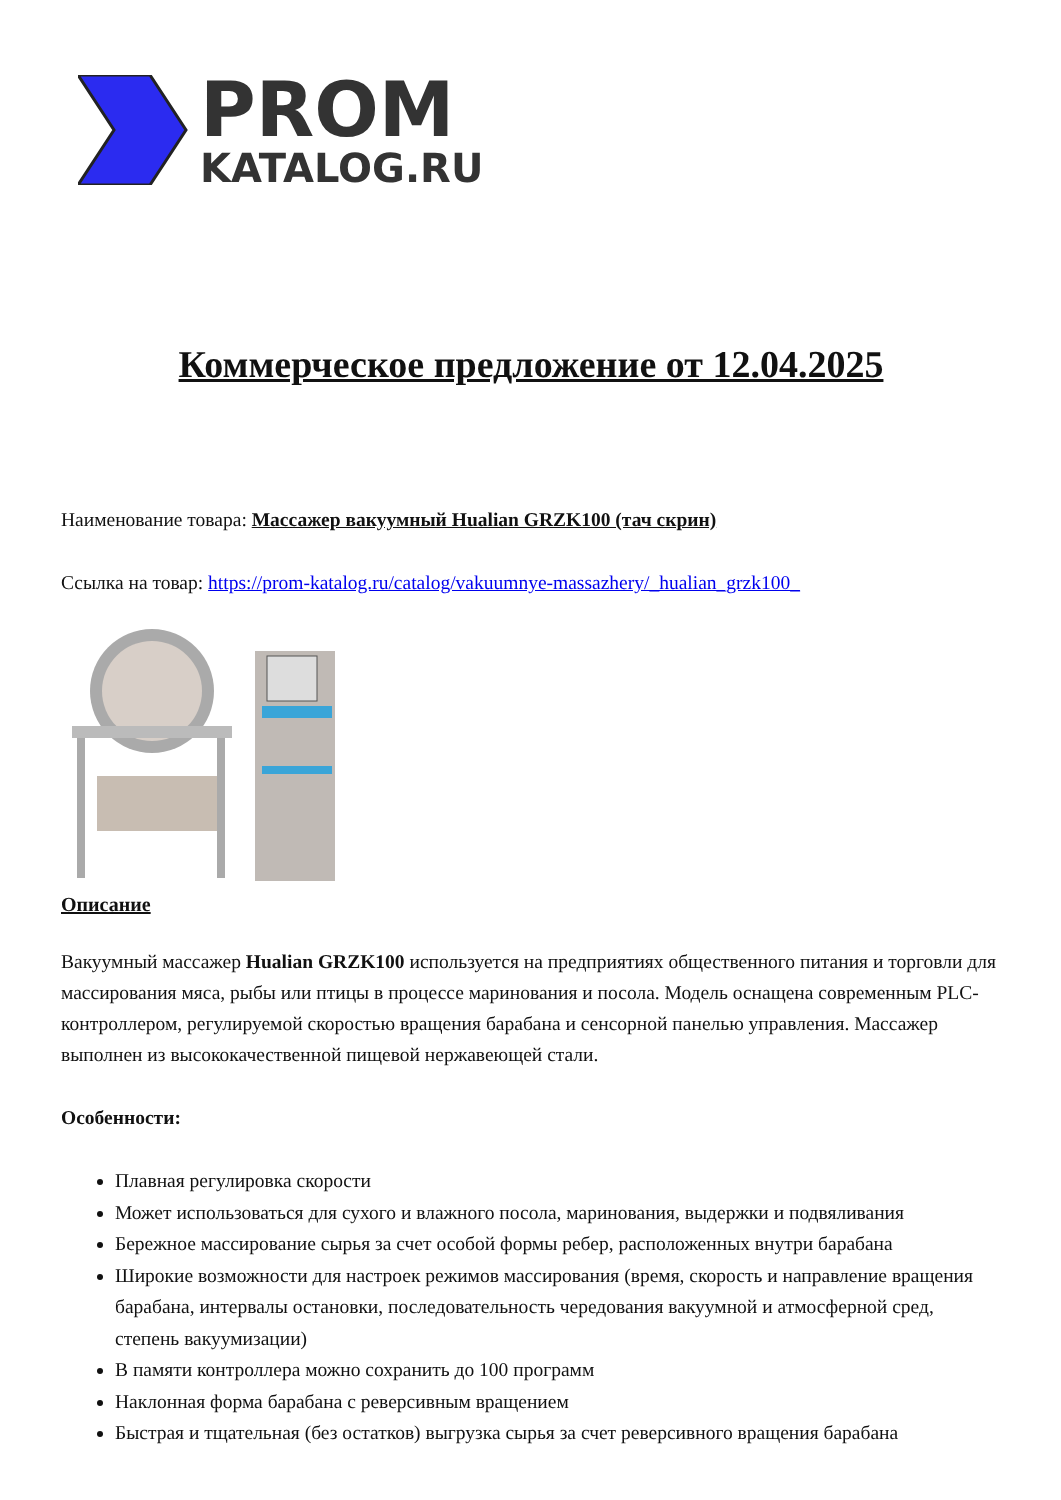PROM
KATALOG.RU
Коммерческое предложение от 12.04.2025
Наименование товара: Массажер вакуумный Hualian GRZK100 (тач скрин)
Ссылка на товар: https://prom-katalog.ru/catalog/vakuumnye-massazhery/_hualian_grzk100_
Описание
Вакуумный массажер Hualian GRZK100 используется на предприятиях общественного питания и торговли для массирования мяса, рыбы или птицы в процессе маринования и посола. Модель оснащена современным PLC-контроллером, регулируемой скоростью вращения барабана и сенсорной панелью управления. Массажер выполнен из высококачественной пищевой нержавеющей стали.
Особенности:
Плавная регулировка скорости
Может использоваться для сухого и влажного посола, маринования, выдержки и подвяливания
Бережное массирование сырья за счет особой формы ребер, расположенных внутри барабана
Широкие возможности для настроек режимов массирования (время, скорость и направление вращения барабана, интервалы остановки, последовательность чередования вакуумной и атмосферной сред, степень вакуумизации)
В памяти контроллера можно сохранить до 100 программ
Наклонная форма барабана с реверсивным вращением
Быстрая и тщательная (без остатков) выгрузка сырья за счет реверсивного вращения барабана